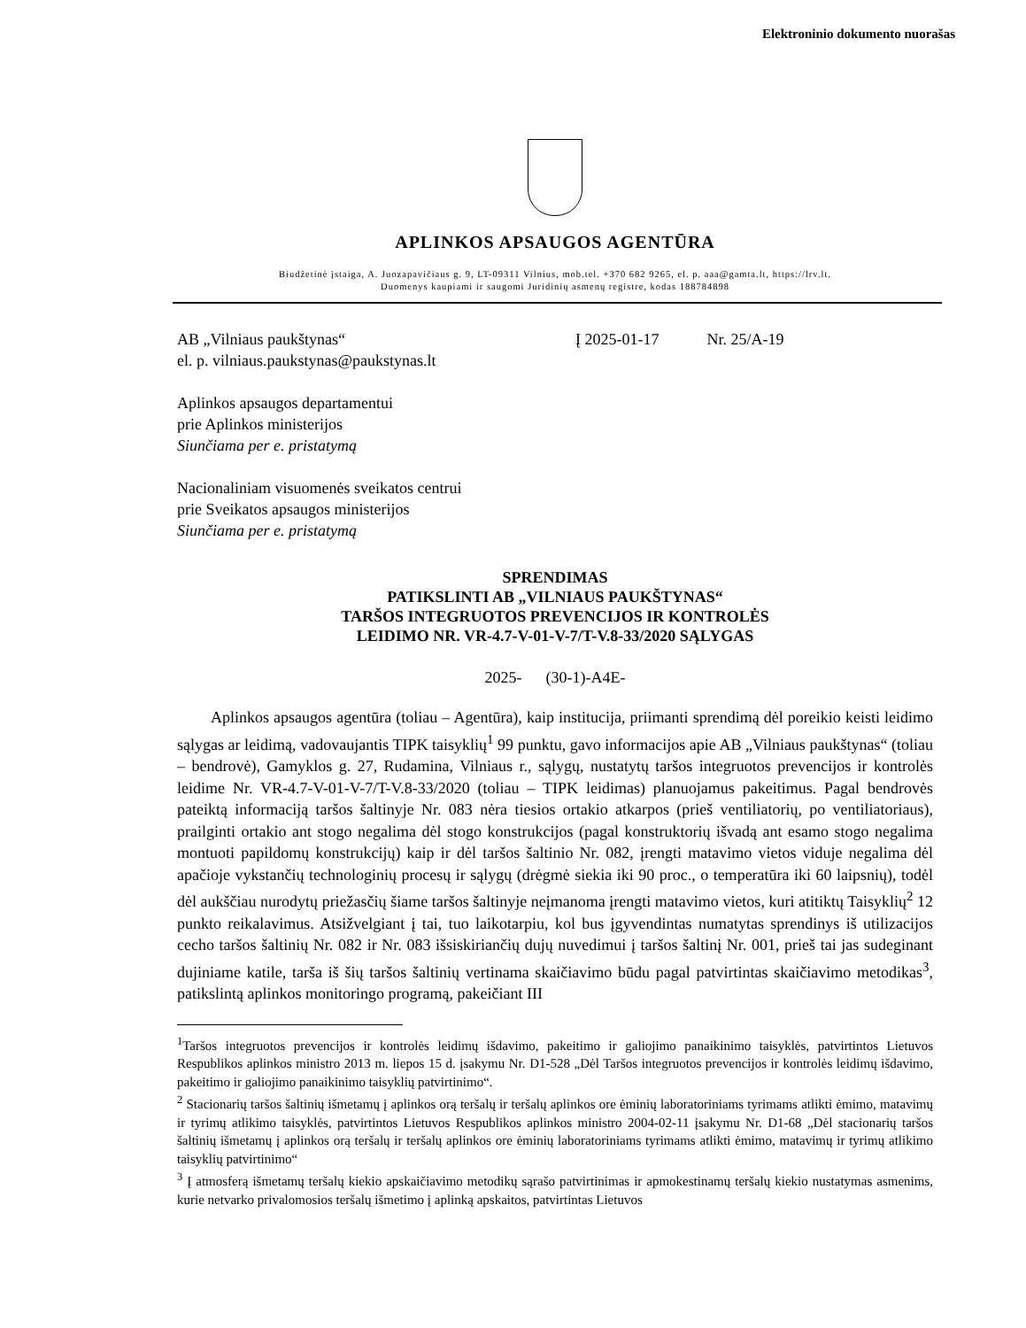Elektroninio dokumento nuorašas
APLINKOS APSAUGOS AGENTŪRA
Biudžetinė įstaiga, A. Juozapavičiaus g. 9, LT-09311 Vilnius, mob.tel. +370 682 9265, el. p. aaa@gamta.lt, https://lrv.lt.
Duomenys kaupiami ir saugomi Juridinių asmenų registre, kodas 188784898
AB „Vilniaus paukštynas“
el. p. vilniaus.paukstynas@paukstynas.lt
Į 2025-01-17 Nr. 25/A-19
Aplinkos apsaugos departamentui
prie Aplinkos ministerijos
Siunčiama per e. pristatymą
Nacionaliniam visuomenės sveikatos centrui
prie Sveikatos apsaugos ministerijos
Siunčiama per e. pristatymą
SPRENDIMAS
PATIKSLINTI AB „VILNIAUS PAUKŠTYNAS“
TARŠOS INTEGRUOTOS PREVENCIJOS IR KONTROLĖS
LEIDIMO NR. VR-4.7-V-01-V-7/T-V.8-33/2020 SĄLYGAS
2025- (30-1)-A4E-
Aplinkos apsaugos agentūra (toliau – Agentūra), kaip institucija, priimanti sprendimą dėl poreikio keisti leidimo sąlygas ar leidimą, vadovaujantis TIPK taisyklių<sup>1</sup> 99 punktu, gavo informacijos apie AB „Vilniaus paukštynas“ (toliau – bendrovė), Gamyklos g. 27, Rudamina, Vilniaus r., sąlygų, nustatytų taršos integruotos prevencijos ir kontrolės leidime Nr. VR-4.7-V-01-V-7/T-V.8-33/2020 (toliau – TIPK leidimas) planuojamus pakeitimus. Pagal bendrovės pateiktą informaciją taršos šaltinyje Nr. 083 nėra tiesios ortakio atkarpos (prieš ventiliatorių, po ventiliatoriaus), prailginti ortakio ant stogo negalima dėl stogo konstrukcijos (pagal konstruktorių išvadą ant esamo stogo negalima montuoti papildomų konstrukcijų) kaip ir dėl taršos šaltinio Nr. 082, įrengti matavimo vietos viduje negalima dėl apačioje vykstančių technologinių procesų ir sąlygų (drėgmė siekia iki 90 proc., o temperatūra iki 60 laipsnių), todėl dėl aukščiau nurodytų priežasčių šiame taršos šaltinyje neįmanoma įrengti matavimo vietos, kuri atitiktų Taisyklių<sup>2</sup> 12 punkto reikalavimus. Atsižvelgiant į tai, tuo laikotarpiu, kol bus įgyvendintas numatytas sprendinys iš utilizacijos cecho taršos šaltinių Nr. 082 ir Nr. 083 išsiskiriančių dujų nuvedimui į taršos šaltinį Nr. 001, prieš tai jas sudeginant dujiniame katile, tarša iš šių taršos šaltinių vertinama skaičiavimo būdu pagal patvirtintas skaičiavimo metodikas<sup>3</sup>, patikslintą aplinkos monitoringo programą, pakeičiant III
<sup>1</sup> Taršos integruotos prevencijos ir kontrolės leidimų išdavimo, pakeitimo ir galiojimo panaikinimo taisyklės, patvirtintos Lietuvos Respublikos aplinkos ministro 2013 m. liepos 15 d. įsakymu Nr. D1-528 „Dėl Taršos integruotos prevencijos ir kontrolės leidimų išdavimo, pakeitimo ir galiojimo panaikinimo taisyklių patvirtinimo“.
<sup>2</sup> Stacionarių taršos šaltinių išmetamų į aplinkos orą teršalų ir teršalų aplinkos ore ėminių laboratoriniams tyrimams atlikti ėmimo, matavimų ir tyrimų atlikimo taisyklės, patvirtintos Lietuvos Respublikos aplinkos ministro 2004-02-11 įsakymu Nr. D1-68 „Dėl stacionarių taršos šaltinių išmetamų į aplinkos orą teršalų ir teršalų aplinkos ore ėminių laboratoriniams tyrimams atlikti ėmimo, matavimų ir tyrimų atlikimo taisyklių patvirtinimo“
<sup>3</sup> Į atmosferą išmetamų teršalų kiekio apskaičiavimo metodikų sąrašo patvirtinimas ir apmokestinamų teršalų kiekio nustatymas asmenims, kurie netvarko privalomosios teršalų išmetimo į aplinką apskaitos, patvirtintas Lietuvos